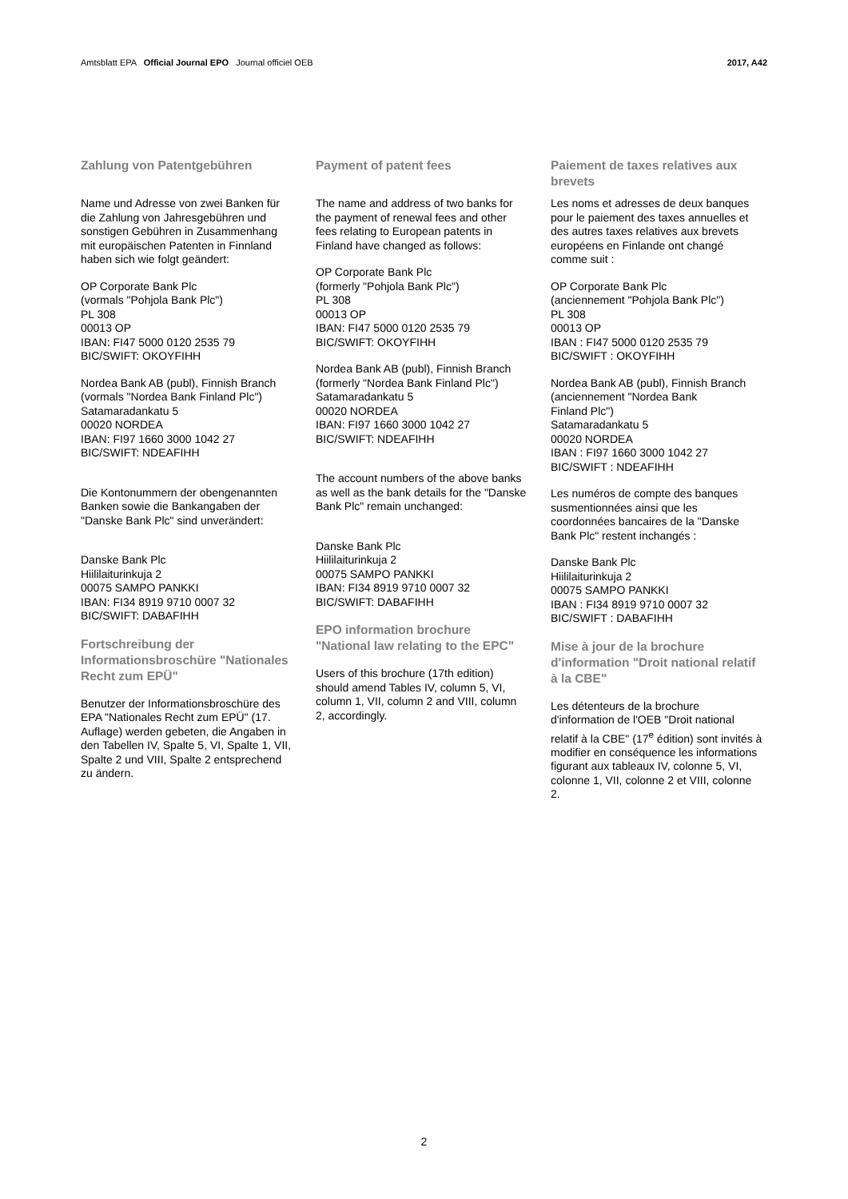Amtsblatt EPA Official Journal EPO Journal officiel OEB 2017, A42
Zahlung von Patentgebühren
Name und Adresse von zwei Banken für die Zahlung von Jahresgebühren und sonstigen Gebühren in Zusammenhang mit europäischen Patenten in Finnland haben sich wie folgt geändert:
OP Corporate Bank Plc
(vormals "Pohjola Bank Plc")
PL 308
00013 OP
IBAN: FI47 5000 0120 2535 79
BIC/SWIFT: OKOYFIHH
Nordea Bank AB (publ), Finnish Branch
(vormals "Nordea Bank Finland Plc")
Satamaradankatu 5
00020 NORDEA
IBAN: FI97 1660 3000 1042 27
BIC/SWIFT: NDEAFIHH
Die Kontonummern der obengenannten Banken sowie die Bankangaben der "Danske Bank Plc" sind unverändert:
Danske Bank Plc
Hiililaiturinkuja 2
00075 SAMPO PANKKI
IBAN: FI34 8919 9710 0007 32
BIC/SWIFT: DABAFIHH
Fortschreibung der Informationsbroschüre "Nationales Recht zum EPÜ"
Benutzer der Informationsbroschüre des EPA "Nationales Recht zum EPÜ" (17. Auflage) werden gebeten, die Angaben in den Tabellen IV, Spalte 5, VI, Spalte 1, VII, Spalte 2 und VIII, Spalte 2 entsprechend zu ändern.
Payment of patent fees
The name and address of two banks for the payment of renewal fees and other fees relating to European patents in Finland have changed as follows:
OP Corporate Bank Plc
(formerly "Pohjola Bank Plc")
PL 308
00013 OP
IBAN: FI47 5000 0120 2535 79
BIC/SWIFT: OKOYFIHH
Nordea Bank AB (publ), Finnish Branch
(formerly "Nordea Bank Finland Plc")
Satamaradankatu 5
00020 NORDEA
IBAN: FI97 1660 3000 1042 27
BIC/SWIFT: NDEAFIHH
The account numbers of the above banks as well as the bank details for the "Danske Bank Plc" remain unchanged:
Danske Bank Plc
Hiililaiturinkuja 2
00075 SAMPO PANKKI
IBAN: FI34 8919 9710 0007 32
BIC/SWIFT: DABAFIHH
EPO information brochure "National law relating to the EPC"
Users of this brochure (17th edition) should amend Tables IV, column 5, VI, column 1, VII, column 2 and VIII, column 2, accordingly.
Paiement de taxes relatives aux brevets
Les noms et adresses de deux banques pour le paiement des taxes annuelles et des autres taxes relatives aux brevets européens en Finlande ont changé comme suit :
OP Corporate Bank Plc
(anciennement "Pohjola Bank Plc")
PL 308
00013 OP
IBAN : FI47 5000 0120 2535 79
BIC/SWIFT : OKOYFIHH
Nordea Bank AB (publ), Finnish Branch
(anciennement "Nordea Bank
Finland Plc")
Satamaradankatu 5
00020 NORDEA
IBAN : FI97 1660 3000 1042 27
BIC/SWIFT : NDEAFIHH
Les numéros de compte des banques susmentionnées ainsi que les coordonnées bancaires de la "Danske Bank Plc" restent inchangés :
Danske Bank Plc
Hiililaiturinkuja 2
00075 SAMPO PANKKI
IBAN : FI34 8919 9710 0007 32
BIC/SWIFT : DABAFIHH
Mise à jour de la brochure d'information "Droit national relatif à la CBE"
Les détenteurs de la brochure d'information de l'OEB "Droit national relatif à la CBE" (17<sup>e</sup> édition) sont invités à modifier en conséquence les informations figurant aux tableaux IV, colonne 5, VI, colonne 1, VII, colonne 2 et VIII, colonne 2.
2